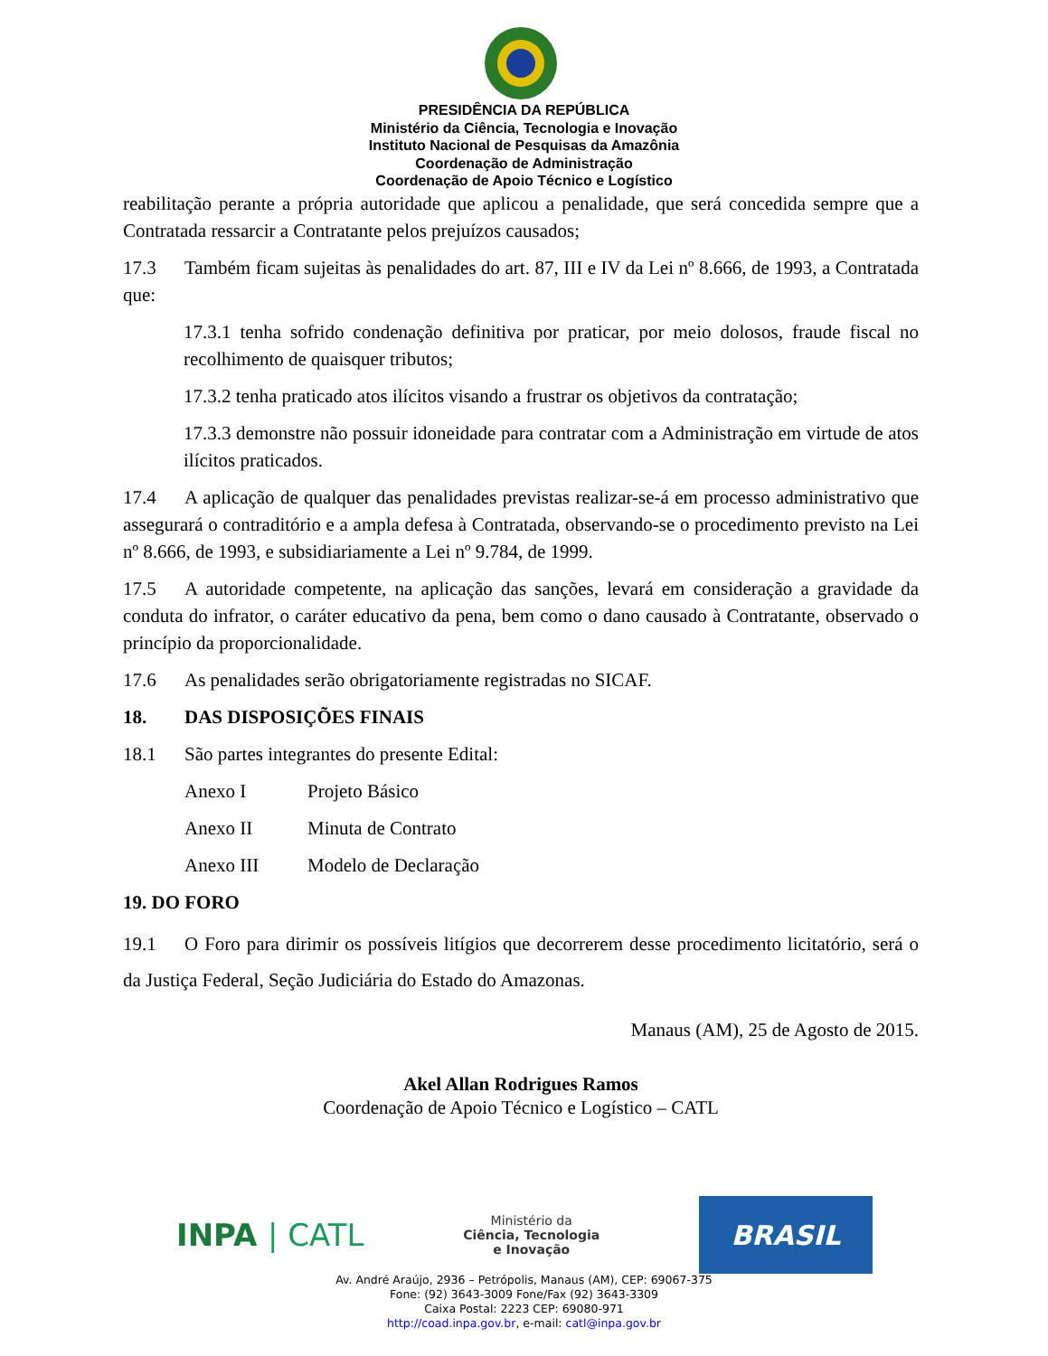PRESIDÊNCIA DA REPÚBLICA
Ministério da Ciência, Tecnologia e Inovação
Instituto Nacional de Pesquisas da Amazônia
Coordenação de Administração
Coordenação de Apoio Técnico e Logístico
reabilitação perante a própria autoridade que aplicou a penalidade, que será concedida sempre que a Contratada ressarcir a Contratante pelos prejuízos causados;
17.3 Também ficam sujeitas às penalidades do art. 87, III e IV da Lei nº 8.666, de 1993, a Contratada que:
17.3.1 tenha sofrido condenação definitiva por praticar, por meio dolosos, fraude fiscal no recolhimento de quaisquer tributos;
17.3.2 tenha praticado atos ilícitos visando a frustrar os objetivos da contratação;
17.3.3 demonstre não possuir idoneidade para contratar com a Administração em virtude de atos ilícitos praticados.
17.4 A aplicação de qualquer das penalidades previstas realizar-se-á em processo administrativo que assegurará o contraditório e a ampla defesa à Contratada, observando-se o procedimento previsto na Lei nº 8.666, de 1993, e subsidiariamente a Lei nº 9.784, de 1999.
17.5 A autoridade competente, na aplicação das sanções, levará em consideração a gravidade da conduta do infrator, o caráter educativo da pena, bem como o dano causado à Contratante, observado o princípio da proporcionalidade.
17.6 As penalidades serão obrigatoriamente registradas no SICAF.
18. DAS DISPOSIÇÕES FINAIS
18.1 São partes integrantes do presente Edital:
Anexo I Projeto Básico
Anexo II Minuta de Contrato
Anexo III Modelo de Declaração
19. DO FORO
19.1 O Foro para dirimir os possíveis litígios que decorrerem desse procedimento licitatório, será o da Justiça Federal, Seção Judiciária do Estado do Amazonas.
Manaus (AM), 25 de Agosto de 2015.
Akel Allan Rodrigues Ramos
Coordenação de Apoio Técnico e Logístico – CATL
INPA | CATL
Ministério da
Ciência, Tecnologia
e Inovação
BRASIL
Av. André Araújo, 2936 – Petrópolis, Manaus (AM), CEP: 69067-375
Fone: (92) 3643-3009 Fone/Fax (92) 3643-3309
Caixa Postal: 2223 CEP: 69080-971
http://coad.inpa.gov.br, e-mail: catl@inpa.gov.br